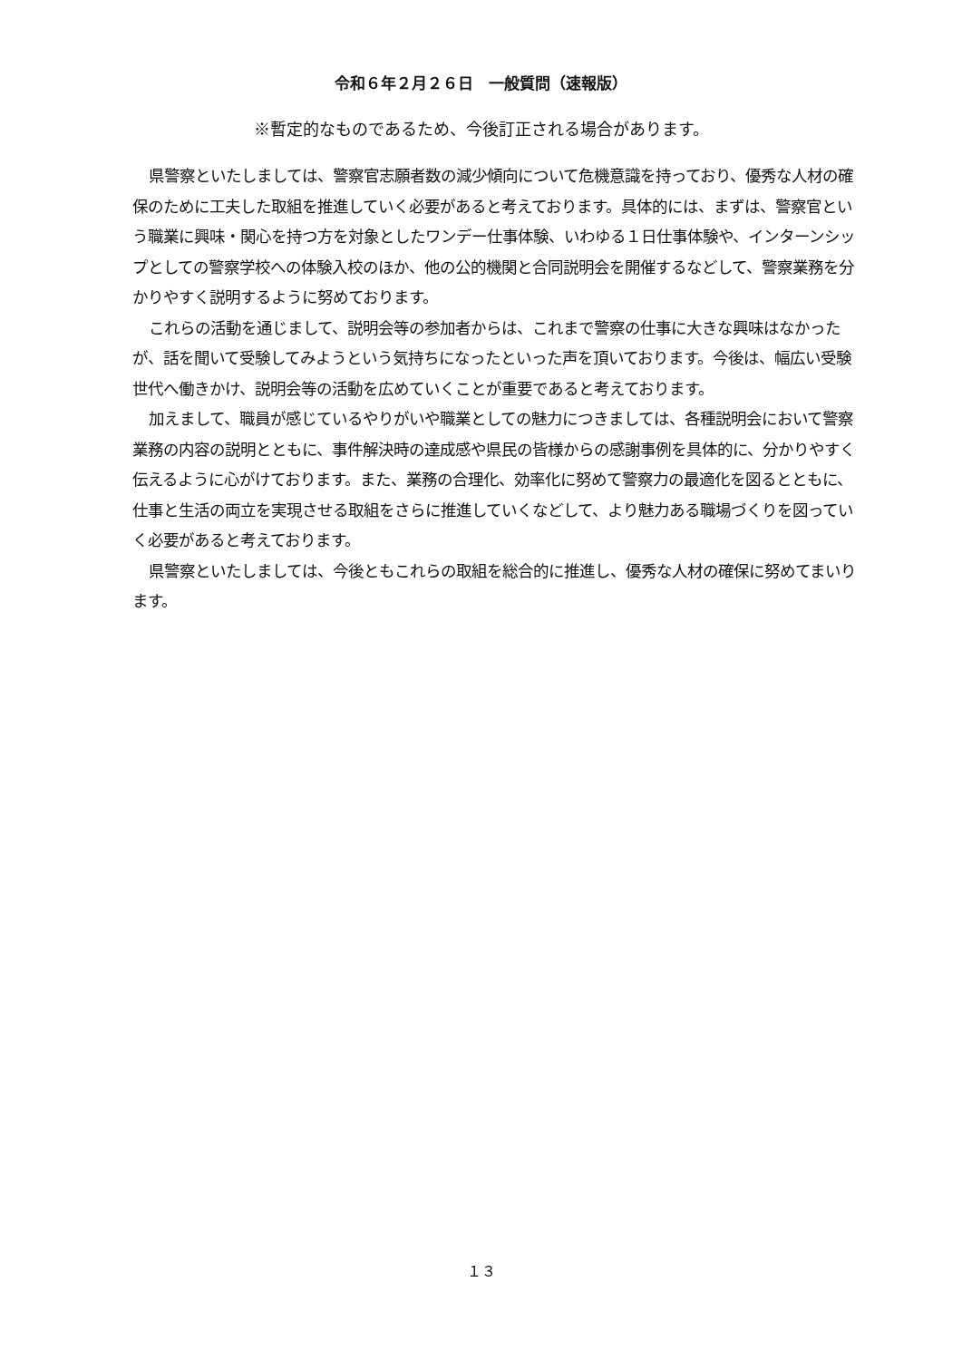令和６年２月２６日　一般質問（速報版）
※暫定的なものであるため、今後訂正される場合があります。
県警察といたしましては、警察官志願者数の減少傾向について危機意識を持っており、優秀な人材の確保のために工夫した取組を推進していく必要があると考えております。具体的には、まずは、警察官という職業に興味・関心を持つ方を対象としたワンデー仕事体験、いわゆる１日仕事体験や、インターンシップとしての警察学校への体験入校のほか、他の公的機関と合同説明会を開催するなどして、警察業務を分かりやすく説明するように努めております。
これらの活動を通じまして、説明会等の参加者からは、これまで警察の仕事に大きな興味はなかったが、話を聞いて受験してみようという気持ちになったといった声を頂いております。今後は、幅広い受験世代へ働きかけ、説明会等の活動を広めていくことが重要であると考えております。
加えまして、職員が感じているやりがいや職業としての魅力につきましては、各種説明会において警察業務の内容の説明とともに、事件解決時の達成感や県民の皆様からの感謝事例を具体的に、分かりやすく伝えるように心がけております。また、業務の合理化、効率化に努めて警察力の最適化を図るとともに、仕事と生活の両立を実現させる取組をさらに推進していくなどして、より魅力ある職場づくりを図っていく必要があると考えております。
県警察といたしましては、今後ともこれらの取組を総合的に推進し、優秀な人材の確保に努めてまいります。
１３